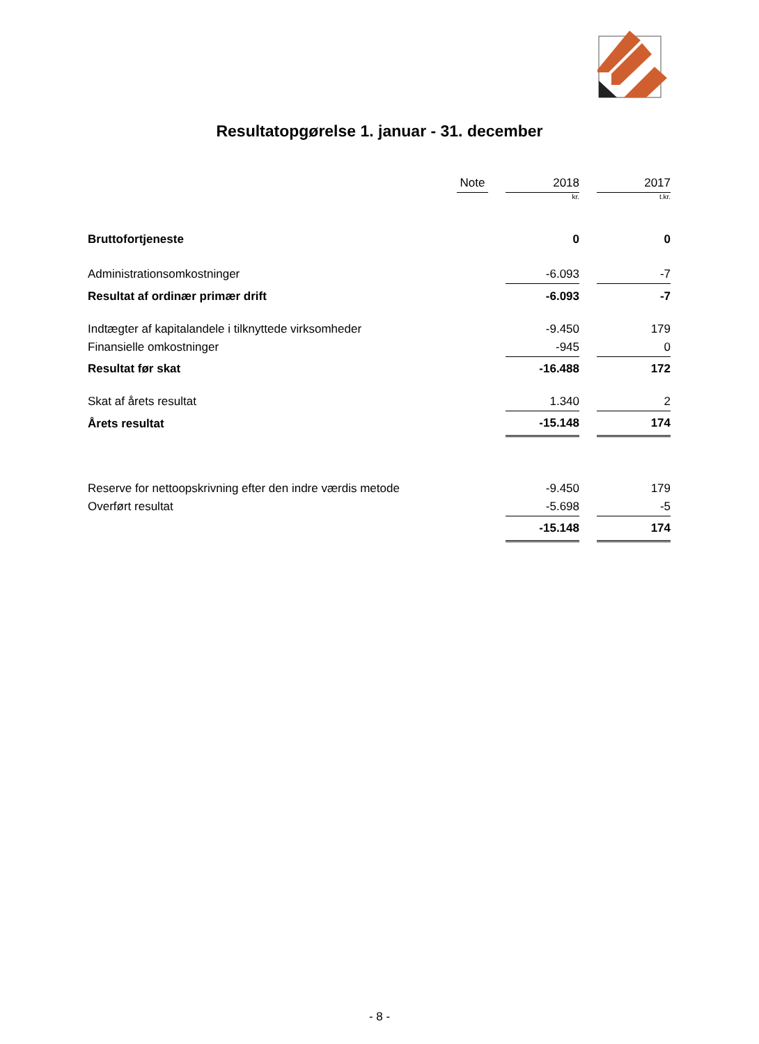Resultatopgørelse 1. januar - 31. december
| | Note | | 2018 | | 2017 |
| | | | kr. | | t.kr. |
| Bruttofortjeneste | | | 0 | | 0 |
| Administrationsomkostninger | | | -6.093 | | -7 |
| Resultat af ordinær primær drift | | | -6.093 | | -7 |
| Indtægter af kapitalandele i tilknyttede virksomheder | | | -9.450 | | 179 |
| Finansielle omkostninger | | | -945 | | 0 |
| Resultat før skat | | | -16.488 | | 172 |
| Skat af årets resultat | | | 1.340 | | 2 |
| Årets resultat | | | -15.148 | | 174 |
| Reserve for nettoopskrivning efter den indre værdis metode | | | -9.450 | | 179 |
| Overført resultat | | | -5.698 | | -5 |
| | | | -15.148 | | 174 |
- 8 -